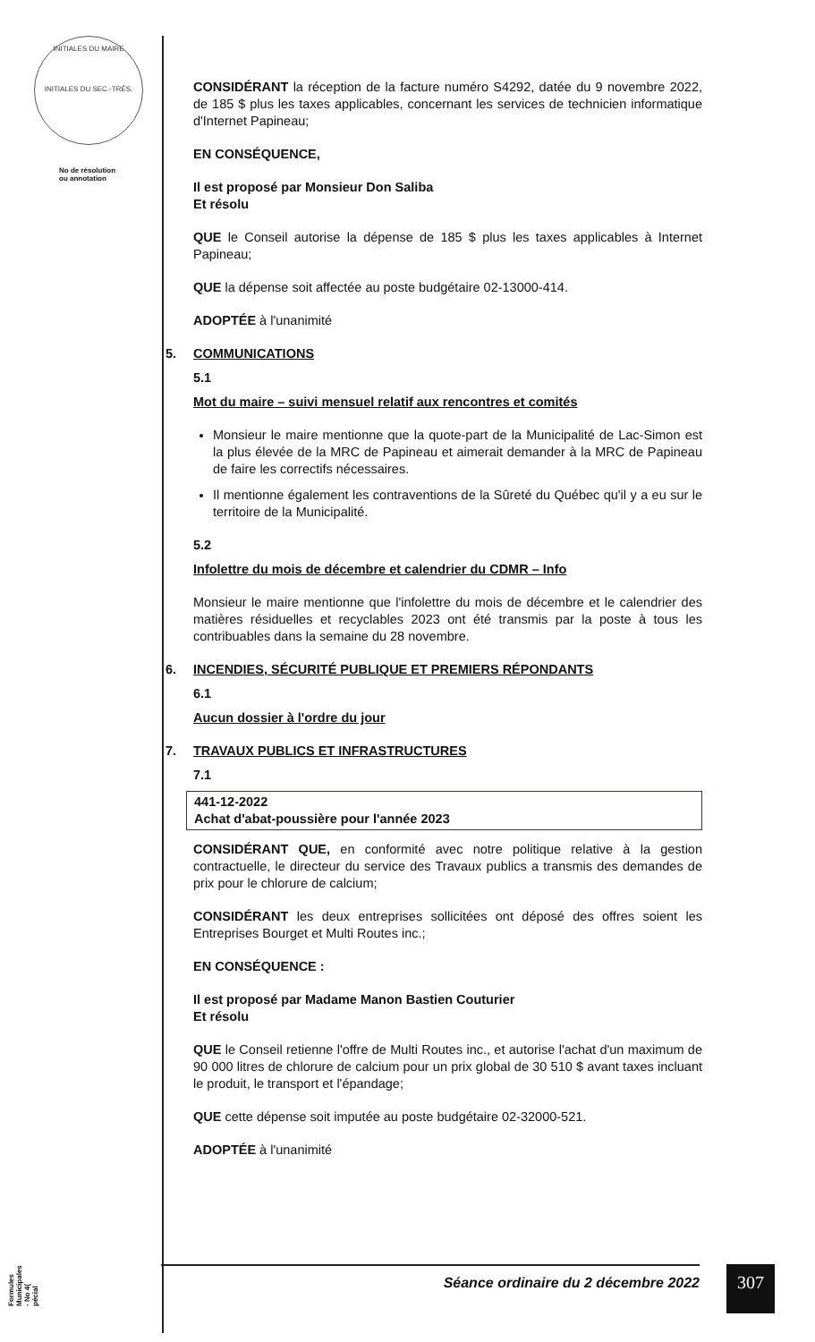INITIALES DU MAIRE
INITIALES DU SEC.-TRÉS.
No de résolution
ou annotation
CONSIDÉRANT la réception de la facture numéro S4292, datée du 9 novembre 2022, de 185 $ plus les taxes applicables, concernant les services de technicien informatique d'Internet Papineau;
EN CONSÉQUENCE,
Il est proposé par Monsieur Don Saliba
Et résolu
QUE le Conseil autorise la dépense de 185 $ plus les taxes applicables à Internet Papineau;
QUE la dépense soit affectée au poste budgétaire 02-13000-414.
ADOPTÉE à l'unanimité
5. COMMUNICATIONS
5.1
Mot du maire – suivi mensuel relatif aux rencontres et comités
Monsieur le maire mentionne que la quote-part de la Municipalité de Lac-Simon est la plus élevée de la MRC de Papineau et aimerait demander à la MRC de Papineau de faire les correctifs nécessaires.
Il mentionne également les contraventions de la Sûreté du Québec qu'il y a eu sur le territoire de la Municipalité.
5.2
Infolettre du mois de décembre et calendrier du CDMR – Info
Monsieur le maire mentionne que l'infolettre du mois de décembre et le calendrier des matières résiduelles et recyclables 2023 ont été transmis par la poste à tous les contribuables dans la semaine du 28 novembre.
6. INCENDIES, SÉCURITÉ PUBLIQUE ET PREMIERS RÉPONDANTS
6.1
Aucun dossier à l'ordre du jour
7. TRAVAUX PUBLICS ET INFRASTRUCTURES
7.1
441-12-2022
Achat d'abat-poussière pour l'année 2023
CONSIDÉRANT QUE, en conformité avec notre politique relative à la gestion contractuelle, le directeur du service des Travaux publics a transmis des demandes de prix pour le chlorure de calcium;
CONSIDÉRANT les deux entreprises sollicitées ont déposé des offres soient les Entreprises Bourget et Multi Routes inc.;
EN CONSÉQUENCE :
Il est proposé par Madame Manon Bastien Couturier
Et résolu
QUE le Conseil retienne l'offre de Multi Routes inc., et autorise l'achat d'un maximum de 90 000 litres de chlorure de calcium pour un prix global de 30 510 $ avant taxes incluant le produit, le transport et l'épandage;
QUE cette dépense soit imputée au poste budgétaire 02-32000-521.
ADOPTÉE à l'unanimité
Séance ordinaire du 2 décembre 2022 307
Formules Municipales - No 4( pécial